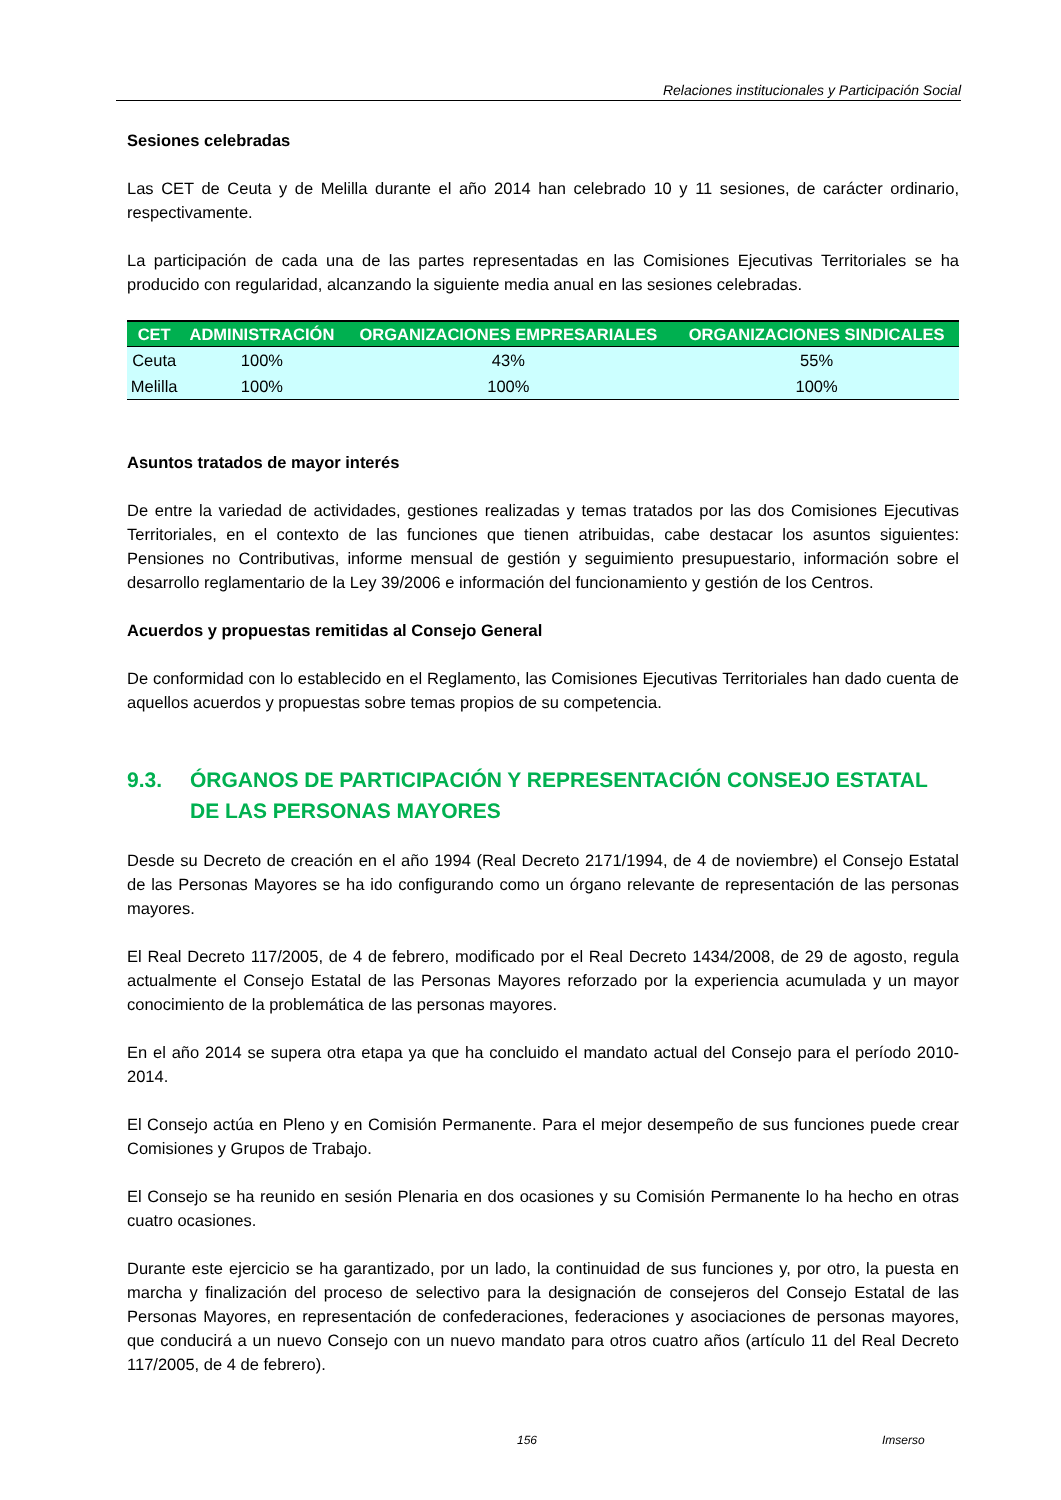Relaciones institucionales y Participación Social
Sesiones celebradas
Las CET de Ceuta y de Melilla durante el año 2014 han celebrado 10 y 11 sesiones, de carácter ordinario, respectivamente.
La participación de cada una de las partes representadas en las Comisiones Ejecutivas Territoriales se ha producido con regularidad, alcanzando la siguiente media anual en las sesiones celebradas.
| CET | ADMINISTRACIÓN | ORGANIZACIONES EMPRESARIALES | ORGANIZACIONES SINDICALES |
| --- | --- | --- | --- |
| Ceuta | 100% | 43% | 55% |
| Melilla | 100% | 100% | 100% |
Asuntos tratados de mayor interés
De entre la variedad de actividades, gestiones realizadas y temas tratados por las dos Comisiones Ejecutivas Territoriales, en el contexto de las funciones que tienen atribuidas, cabe destacar los asuntos siguientes: Pensiones no Contributivas, informe mensual de gestión y seguimiento presupuestario, información sobre el desarrollo reglamentario de la Ley 39/2006 e información del funcionamiento y gestión de los Centros.
Acuerdos y propuestas remitidas al Consejo General
De conformidad con lo establecido en el Reglamento, las Comisiones Ejecutivas Territoriales han dado cuenta de aquellos acuerdos y propuestas sobre temas propios de su competencia.
9.3. ÓRGANOS DE PARTICIPACIÓN Y REPRESENTACIÓN CONSEJO ESTATAL DE LAS PERSONAS MAYORES
Desde su Decreto de creación en el año 1994 (Real Decreto 2171/1994, de 4 de noviembre) el Consejo Estatal de las Personas Mayores se ha ido configurando como un órgano relevante de representación de las personas mayores.
El Real Decreto 117/2005, de 4 de febrero, modificado por el Real Decreto 1434/2008, de 29 de agosto, regula actualmente el Consejo Estatal de las Personas Mayores reforzado por la experiencia acumulada y un mayor conocimiento de la problemática de las personas mayores.
En el año 2014 se supera otra etapa ya que ha concluido el mandato actual del Consejo para el período 2010-2014.
El Consejo actúa en Pleno y en Comisión Permanente. Para el mejor desempeño de sus funciones puede crear Comisiones y Grupos de Trabajo.
El Consejo se ha reunido en sesión Plenaria en dos ocasiones y su Comisión Permanente lo ha hecho en otras cuatro ocasiones.
Durante este ejercicio se ha garantizado, por un lado, la continuidad de sus funciones y, por otro, la puesta en marcha y finalización del proceso de selectivo para la designación de consejeros del Consejo Estatal de las Personas Mayores, en representación de confederaciones, federaciones y asociaciones de personas mayores, que conducirá a un nuevo Consejo con un nuevo mandato para otros cuatro años (artículo 11 del Real Decreto 117/2005, de 4 de febrero).
156 Imserso